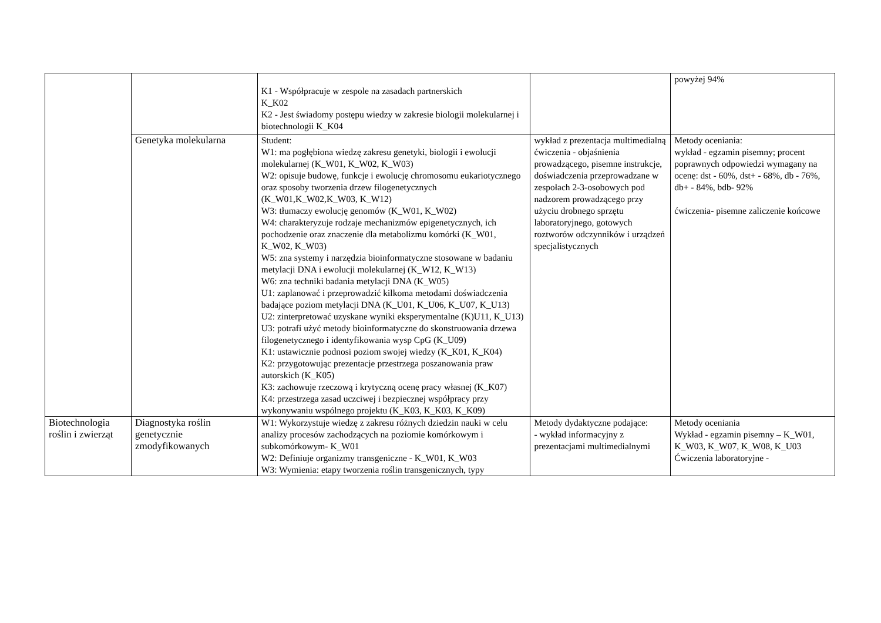| | | K1 - Współpracuje w zespole na zasadach partnerskich K_K02 K2 - Jest świadomy postępu wiedzy w zakresie biologii molekularnej i biotechnologii K_K04 | | powyżej 94% |
| | Genetyka molekularna | Student: W1: ma pogłębiona wiedzę zakresu genetyki, biologii i ewolucji molekularnej (K_W01, K_W02, K_W03) W2: opisuje budowę, funkcje i ewolucję chromosomu eukariotycznego oraz sposoby tworzenia drzew filogenetycznych (K_W01,K_W02,K_W03, K_W12) W3: tłumaczy ewolucję genomów (K_W01, K_W02) W4: charakteryzuje rodzaje mechanizmów epigenetycznych, ich pochodzenie oraz znaczenie dla metabolizmu komórki (K_W01, K_W02, K_W03) W5: zna systemy i narzędzia bioinformatyczne stosowane w badaniu metylacji DNA i ewolucji molekularnej (K_W12, K_W13) W6: zna techniki badania metylacji DNA (K_W05) U1: zaplanować i przeprowadzić kilkoma metodami doświadczenia badające poziom metylacji DNA (K_U01, K_U06, K_U07, K_U13) U2: zinterpretować uzyskane wyniki eksperymentalne (K)U11, K_U13) U3: potrafi użyć metody bioinformatyczne do skonstruowania drzewa filogenetycznego i identyfikowania wysp CpG (K_U09) K1: ustawicznie podnosi poziom swojej wiedzy (K_K01, K_K04) K2: przygotowując prezentacje przestrzega poszanowania praw autorskich (K_K05) K3: zachowuje rzeczową i krytyczną ocenę pracy własnej (K_K07) K4: przestrzega zasad uczciwej i bezpiecznej współpracy przy wykonywaniu wspólnego projektu (K_K03, K_K03, K_K09) | wykład z prezentacja multimedialną ćwiczenia - objaśnienia prowadzącego, pisemne instrukcje, doświadczenia przeprowadzane w zespołach 2-3-osobowych pod nadzorem prowadzącego przy użyciu drobnego sprzętu laboratoryjnego, gotowych roztworów odczynników i urządzeń specjalistycznych | Metody oceniania: wykład - egzamin pisemny; procent poprawnych odpowiedzi wymagany na ocenę: dst - 60%, dst+ - 68%, db - 76%, db+ - 84%, bdb- 92% ćwiczenia- pisemne zaliczenie końcowe |
| Biotechnologia roślin i zwierząt | Diagnostyka roślin genetycznie zmodyfikowanych | W1: Wykorzystuje wiedzę z zakresu różnych dziedzin nauki w celu analizy procesów zachodzących na poziomie komórkowym i subkomórkowym- K_W01 W2: Definiuje organizmy transgeniczne - K_W01, K_W03 W3: Wymienia: etapy tworzenia roślin transgenicznych, typy | Metody dydaktyczne podające: - wykład informacyjny z prezentacjami multimedialnymi | Metody oceniania Wykład - egzamin pisemny – K_W01, K_W03, K_W07, K_W08, K_U03 Ćwiczenia laboratoryjne - |